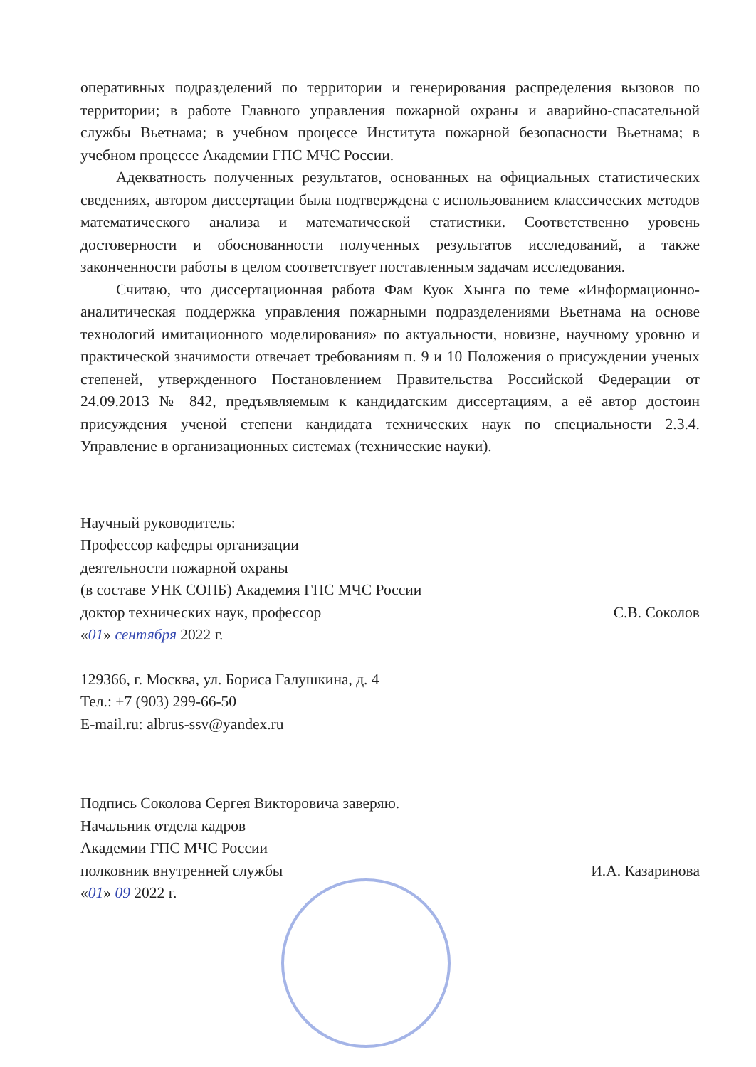оперативных подразделений по территории и генерирования распределения вызовов по территории; в работе Главного управления пожарной охраны и аварийно-спасательной службы Вьетнама; в учебном процессе Института пожарной безопасности Вьетнама; в учебном процессе Академии ГПС МЧС России.
Адекватность полученных результатов, основанных на официальных статистических сведениях, автором диссертации была подтверждена с использованием классических методов математического анализа и математической статистики. Соответственно уровень достоверности и обоснованности полученных результатов исследований, а также законченности работы в целом соответствует поставленным задачам исследования.
Считаю, что диссертационная работа Фам Куок Хынга по теме «Информационно-аналитическая поддержка управления пожарными подразделениями Вьетнама на основе технологий имитационного моделирования» по актуальности, новизне, научному уровню и практической значимости отвечает требованиям п. 9 и 10 Положения о присуждении ученых степеней, утвержденного Постановлением Правительства Российской Федерации от 24.09.2013 № 842, предъявляемым к кандидатским диссертациям, а её автор достоин присуждения ученой степени кандидата технических наук по специальности 2.3.4. Управление в организационных системах (технические науки).
Научный руководитель:
Профессор кафедры организации
деятельности пожарной охраны
(в составе УНК СОПБ) Академия ГПС МЧС России
доктор технических наук, профессор С.В. Соколов
«01» сентября 2022 г.
129366, г. Москва, ул. Бориса Галушкина, д. 4
Тел.: +7 (903) 299-66-50
E-mail.ru: albrus-ssv@yandex.ru
Подпись Соколова Сергея Викторовича заверяю.
Начальник отдела кадров
Академии ГПС МЧС России
полковник внутренней службы И.А. Казаринова
«01» 09 2022 г.